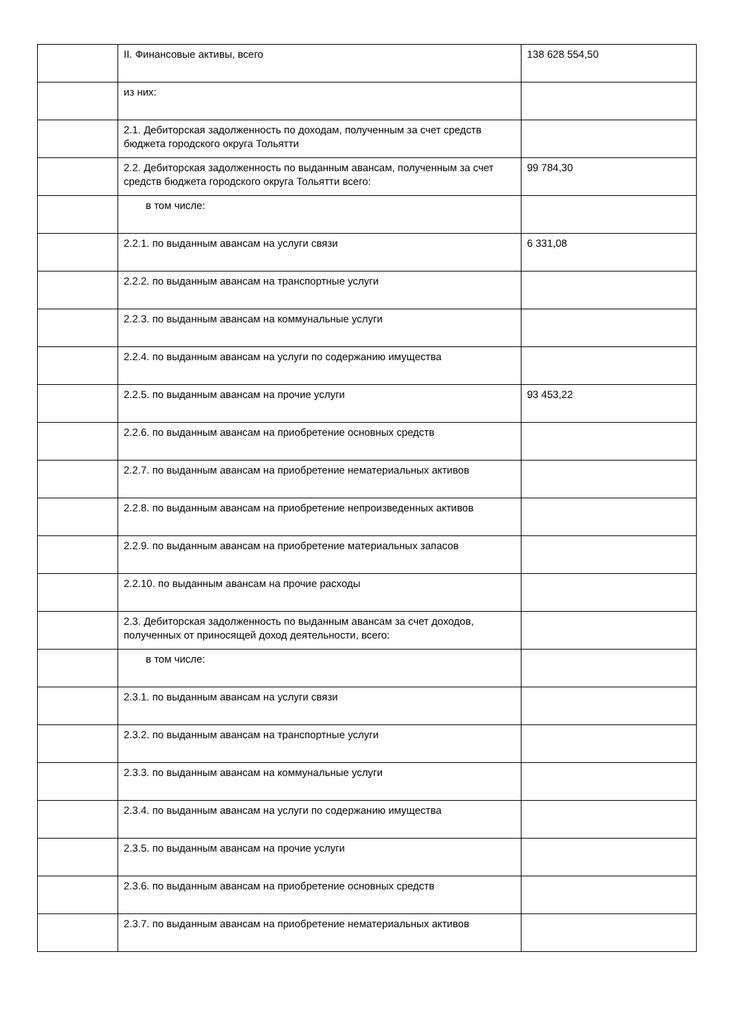| | II. Финансовые активы, всего | 138 628 554,50 |
| | из них: | |
| | 2.1. Дебиторская задолженность по доходам, полученным за счет средств бюджета городского округа Тольятти | |
| | 2.2. Дебиторская задолженность по выданным авансам, полученным за счет средств бюджета городского округа Тольятти всего: | 99 784,30 |
| | в том числе: | |
| | 2.2.1. по выданным авансам на услуги связи | 6 331,08 |
| | 2.2.2. по выданным авансам на транспортные услуги | |
| | 2.2.3. по выданным авансам на коммунальные услуги | |
| | 2.2.4. по выданным авансам на услуги по содержанию имущества | |
| | 2.2.5. по выданным авансам на прочие услуги | 93 453,22 |
| | 2.2.6. по выданным авансам на приобретение основных средств | |
| | 2.2.7. по выданным авансам на приобретение нематериальных активов | |
| | 2.2.8. по выданным авансам на приобретение непроизведенных активов | |
| | 2.2.9. по выданным авансам на приобретение материальных запасов | |
| | 2.2.10. по выданным авансам на прочие расходы | |
| | 2.3. Дебиторская задолженность по выданным авансам за счет доходов, полученных от приносящей доход деятельности, всего: | |
| | в том числе: | |
| | 2.3.1. по выданным авансам на услуги связи | |
| | 2.3.2. по выданным авансам на транспортные услуги | |
| | 2.3.3. по выданным авансам на коммунальные услуги | |
| | 2.3.4. по выданным авансам на услуги по содержанию имущества | |
| | 2.3.5. по выданным авансам на прочие услуги | |
| | 2.3.6. по выданным авансам на приобретение основных средств | |
| | 2.3.7. по выданным авансам на приобретение нематериальных активов | |